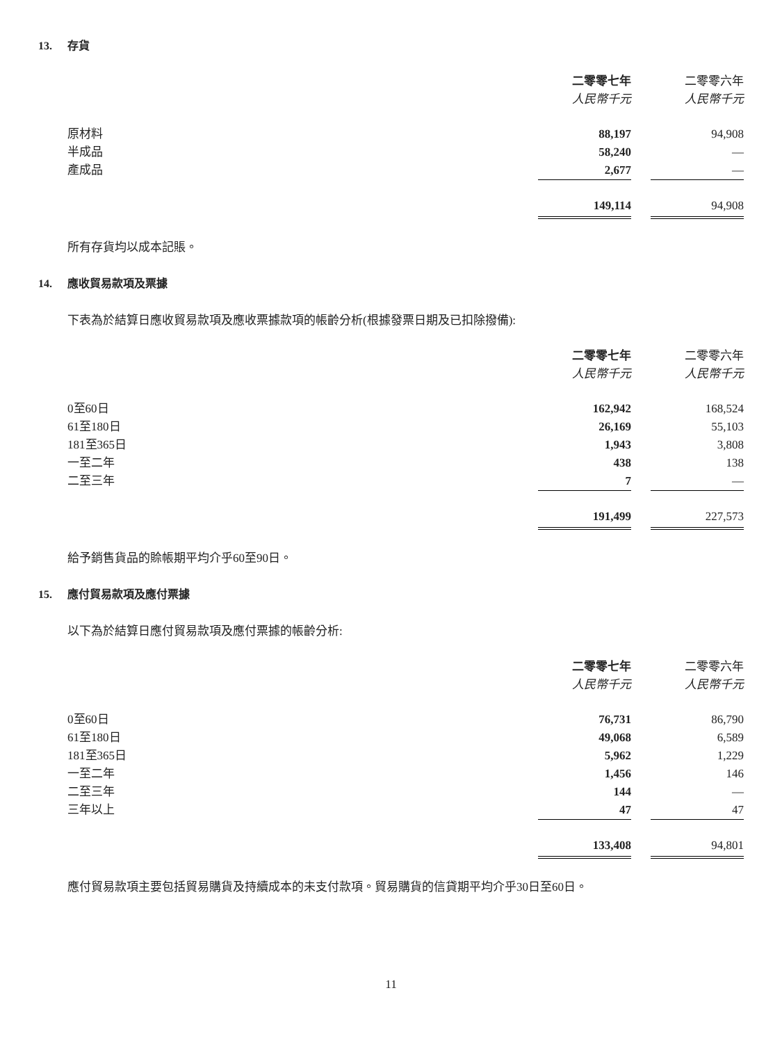13. 存貨
| | 二零零七年 | | 二零零六年 |
| --- | --- | --- | --- |
| | 人民幣千元 | | 人民幣千元 |
| 原材料 | 88,197 | | 94,908 |
| 半成品 | 58,240 | | — |
| 產成品 | 2,677 | | — |
| | 149,114 | | 94,908 |
所有存貨均以成本記賬。
14. 應收貿易款項及票據
下表為於結算日應收貿易款項及應收票據款項的帳齡分析(根據發票日期及已扣除撥備):
| | 二零零七年 | | 二零零六年 |
| --- | --- | --- | --- |
| | 人民幣千元 | | 人民幣千元 |
| 0至60日 | 162,942 | | 168,524 |
| 61至180日 | 26,169 | | 55,103 |
| 181至365日 | 1,943 | | 3,808 |
| 一至二年 | 438 | | 138 |
| 二至三年 | 7 | | — |
| | 191,499 | | 227,573 |
給予銷售貨品的賒帳期平均介乎60至90日。
15. 應付貿易款項及應付票據
以下為於結算日應付貿易款項及應付票據的帳齡分析:
| | 二零零七年 | | 二零零六年 |
| --- | --- | --- | --- |
| | 人民幣千元 | | 人民幣千元 |
| 0至60日 | 76,731 | | 86,790 |
| 61至180日 | 49,068 | | 6,589 |
| 181至365日 | 5,962 | | 1,229 |
| 一至二年 | 1,456 | | 146 |
| 二至三年 | 144 | | — |
| 三年以上 | 47 | | 47 |
| | 133,408 | | 94,801 |
應付貿易款項主要包括貿易購貨及持續成本的未支付款項。貿易購貨的信貸期平均介乎30日至60日。
11